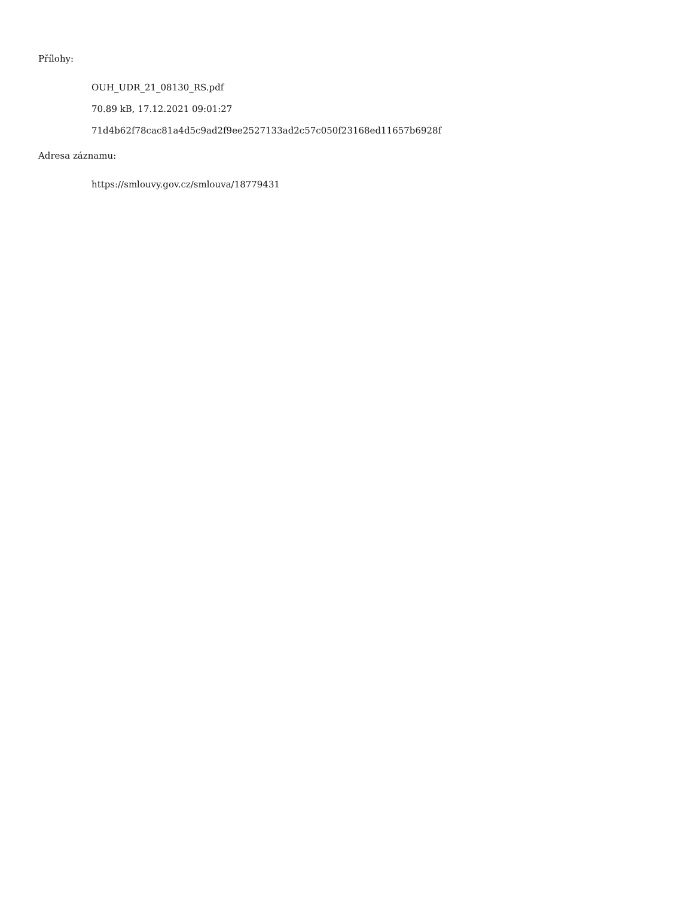Přílohy:
OUH_UDR_21_08130_RS.pdf
70.89 kB, 17.12.2021 09:01:27
71d4b62f78cac81a4d5c9ad2f9ee2527133ad2c57c050f23168ed11657b6928f
Adresa záznamu:
https://smlouvy.gov.cz/smlouva/18779431